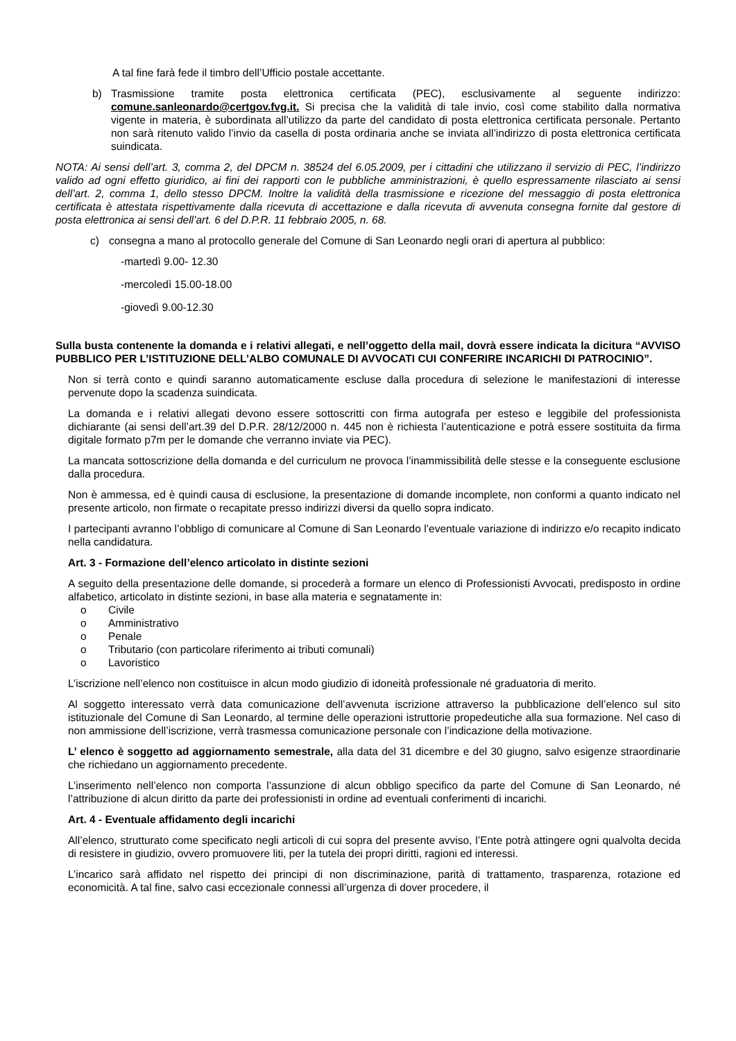A tal fine farà fede il timbro dell’Ufficio postale accettante.
b) Trasmissione tramite posta elettronica certificata (PEC), esclusivamente al seguente indirizzo: comune.sanleonardo@certgov.fvg.it. Si precisa che la validità di tale invio, così come stabilito dalla normativa vigente in materia, è subordinata all’utilizzo da parte del candidato di posta elettronica certificata personale. Pertanto non sarà ritenuto valido l’invio da casella di posta ordinaria anche se inviata all’indirizzo di posta elettronica certificata suindicata.
NOTA: Ai sensi dell’art. 3, comma 2, del DPCM n. 38524 del 6.05.2009, per i cittadini che utilizzano il servizio di PEC, l’indirizzo valido ad ogni effetto giuridico, ai fini dei rapporti con le pubbliche amministrazioni, è quello espressamente rilasciato ai sensi dell’art. 2, comma 1, dello stesso DPCM. Inoltre la validità della trasmissione e ricezione del messaggio di posta elettronica certificata è attestata rispettivamente dalla ricevuta di accettazione e dalla ricevuta di avvenuta consegna fornite dal gestore di posta elettronica ai sensi dell’art. 6 del D.P.R. 11 febbraio 2005, n. 68.
c) consegna a mano al protocollo generale del Comune di San Leonardo negli orari di apertura al pubblico:
-martedì 9.00- 12.30
-mercoledì 15.00-18.00
-giovedì 9.00-12.30
Sulla busta contenente la domanda e i relativi allegati, e nell’oggetto della mail, dovrà essere indicata la dicitura “AVVISO PUBBLICO PER L’ISTITUZIONE DELL’ALBO COMUNALE DI AVVOCATI CUI CONFERIRE INCARICHI DI PATROCINIO”.
Non si terrà conto e quindi saranno automaticamente escluse dalla procedura di selezione le manifestazioni di interesse pervenute dopo la scadenza suindicata.
La domanda e i relativi allegati devono essere sottoscritti con firma autografa per esteso e leggibile del professionista dichiarante (ai sensi dell’art.39 del D.P.R. 28/12/2000 n. 445 non è richiesta l’autenticazione e potrà essere sostituita da firma digitale formato p7m per le domande che verranno inviate via PEC).
La mancata sottoscrizione della domanda e del curriculum ne provoca l’inammissibilità delle stesse e la conseguente esclusione dalla procedura.
Non è ammessa, ed è quindi causa di esclusione, la presentazione di domande incomplete, non conformi a quanto indicato nel presente articolo, non firmate o recapitate presso indirizzi diversi da quello sopra indicato.
I partecipanti avranno l’obbligo di comunicare al Comune di San Leonardo l’eventuale variazione di indirizzo e/o recapito indicato nella candidatura.
Art. 3 - Formazione dell’elenco articolato in distinte sezioni
A seguito della presentazione delle domande, si procederà a formare un elenco di Professionisti Avvocati, predisposto in ordine alfabetico, articolato in distinte sezioni, in base alla materia e segnatamente in:
o Civile
o Amministrativo
o Penale
o Tributario (con particolare riferimento ai tributi comunali)
o Lavoristico
L’iscrizione nell’elenco non costituisce in alcun modo giudizio di idoneità professionale né graduatoria di merito.
Al soggetto interessato verrà data comunicazione dell’avvenuta iscrizione attraverso la pubblicazione dell’elenco sul sito istituzionale del Comune di San Leonardo, al termine delle operazioni istruttorie propedeutiche alla sua formazione. Nel caso di non ammissione dell’iscrizione, verrà trasmessa comunicazione personale con l’indicazione della motivazione.
L’ elenco è soggetto ad aggiornamento semestrale, alla data del 31 dicembre e del 30 giugno, salvo esigenze straordinarie che richiedano un aggiornamento precedente.
L’inserimento nell’elenco non comporta l’assunzione di alcun obbligo specifico da parte del Comune di San Leonardo, né l’attribuzione di alcun diritto da parte dei professionisti in ordine ad eventuali conferimenti di incarichi.
Art. 4 - Eventuale affidamento degli incarichi
All’elenco, strutturato come specificato negli articoli di cui sopra del presente avviso, l’Ente potrà attingere ogni qualvolta decida di resistere in giudizio, ovvero promuovere liti, per la tutela dei propri diritti, ragioni ed interessi.
L’incarico sarà affidato nel rispetto dei principi di non discriminazione, parità di trattamento, trasparenza, rotazione ed economicità. A tal fine, salvo casi eccezionale connessi all’urgenza di dover procedere, il